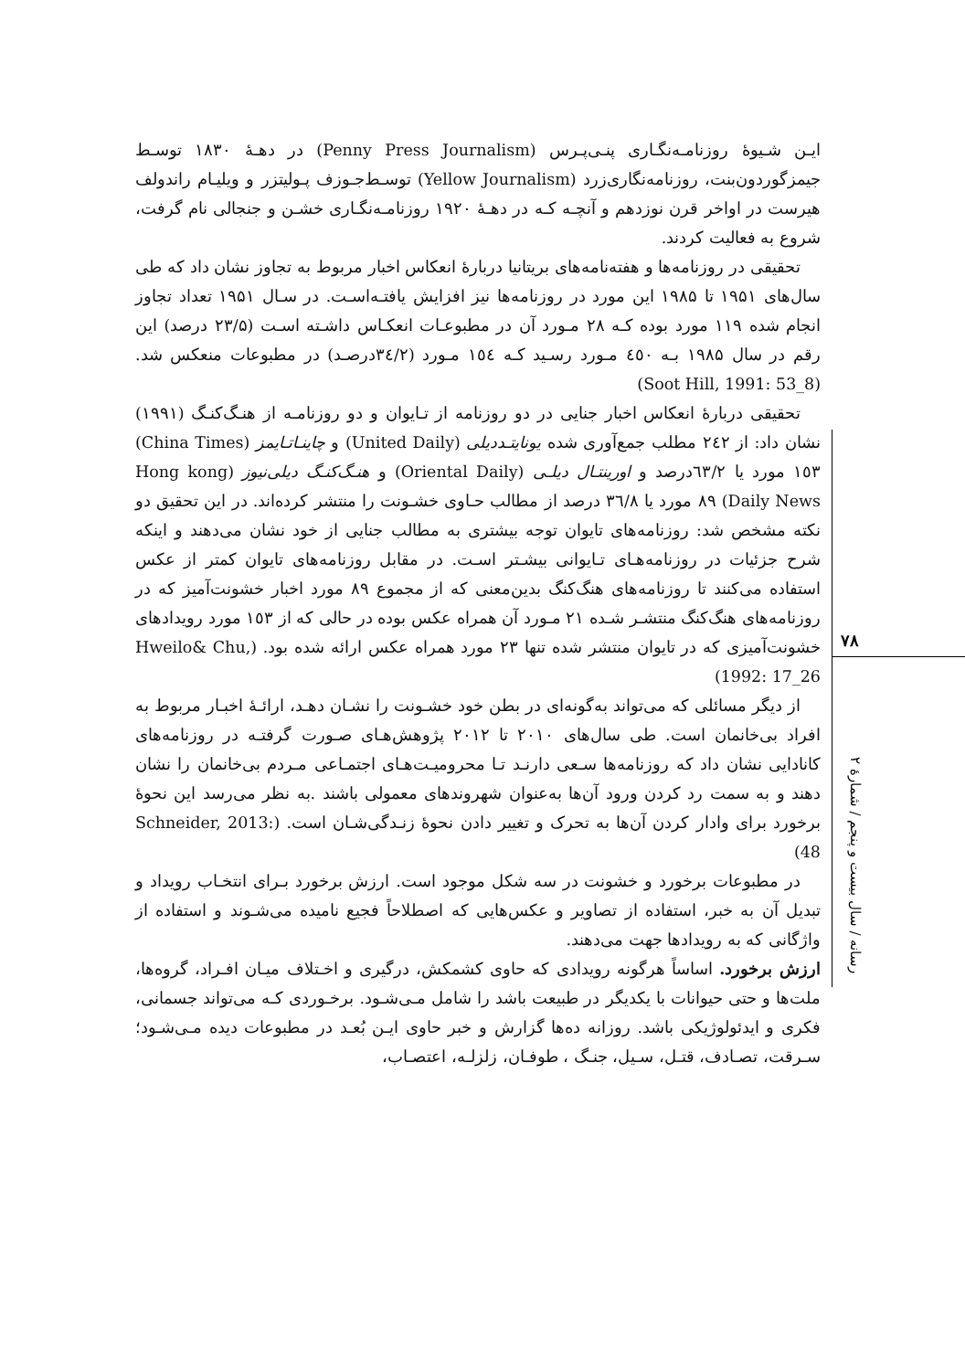ایـن شـیوۀ روزنامـه‌نگـاری پنـی‌پـرس (Penny Press Journalism) در دهـۀ ۱۸۳۰ توسـط جیمزگوردون‌بنت، روزنامه‌نگاری‌زرد (Yellow Journalism) توسـط‌جـوزف پـولیتزر و ویلیـام راندولف هیرست در اواخر قرن نوزدهم و آنچـه کـه در دهـۀ ۱۹۲۰ روزنامـه‌نگـاری خشـن و جنجالی نام گرفت، شروع به فعالیت کردند.
تحقیقی در روزنامه‌ها و هفته‌نامه‌های بریتانیا دربارۀ انعکاس اخبار مربوط به تجاوز نشان داد که طی سال‌های ۱۹۵۱ تا ۱۹۸۵ این مورد در روزنامه‌ها نیز افزایش یافتـه‌اسـت. در سـال ۱۹۵۱ تعداد تجاوز انجام شده ۱۱۹ مورد بوده کـه ۲۸ مـورد آن در مطبوعـات انعکـاس داشـته اسـت (۲۳/۵ درصد) این رقم در سال ۱۹۸۵ بـه ٤٥٠ مـورد رسـید کـه ۱٥٤ مـورد (۳٤/۲درصـد) در مطبوعات منعکس شد. (Soot Hill, 1991: 53_8)
تحقیقی دربارۀ انعکاس اخبار جنایی در دو روزنامه از تـایوان و دو روزنامـه از هنـگ‌کنـگ (۱۹۹۱) نشان داد: از ۲٤۲ مطلب جمع‌آوری شده یونایتـددیلی (United Daily) و چاینـاتـایمز (China Times) ۱٥۳ مورد یا ٦۳/۲درصد و اورینتـال دیلـی (Oriental Daily) و هنـگ‌کنـگ دیلی‌نیوز (Hong kong Daily News) ۸۹ مورد یا ۳٦/۸ درصد از مطالب حـاوی خشـونت را منتشر کرده‌اند. در این تحقیق دو نکته مشخص شد: روزنامه‌های تایوان توجه بیشتری به مطالب جنایی از خود نشان می‌دهند و اینکه شرح جزئیات در روزنامه‌هـای تـایوانی بیشـتر اسـت. در مقابل روزنامه‌های تایوان کمتر از عکس استفاده می‌کنند تا روزنامه‌های هنگ‌کنگ بدین‌معنی که از مجموع ۸۹ مورد اخبار خشونت‌آمیز که در روزنامه‌های هنگ‌کنگ منتشـر شـده ۲۱ مـورد آن همراه عکس بوده در حالی که از ۱٥۳ مورد رویدادهای خشونت‌آمیزی که در تایوان منتشر شده تنها ۲۳ مورد همراه عکس ارائه شده بود. (Hweilo& Chu, 1992: 17_26)
از دیگر مسائلی که می‌تواند به‌گونه‌ای در بطن خود خشـونت را نشـان دهـد، ارائـۀ اخبـار مربوط به افراد بی‌خانمان است. طی سال‌های ۲۰۱۰ تا ۲۰۱۲ پژوهش‌هـای صـورت گرفتـه در روزنامه‌های کانادایی نشان داد که روزنامه‌ها سـعی دارنـد تـا محرومیـت‌هـای اجتمـاعی مـردم بی‌خانمان را نشان دهند و به سمت رد کردن ورود آن‌ها به‌عنوان شهروندهای معمولی باشند .به نظر می‌رسد این نحوۀ برخورد برای وادار کردن آن‌ها به تحرک و تغییر دادن نحوۀ زنـدگی‌شـان است. (Schneider, 2013: 48)
در مطبوعات برخورد و خشونت در سه شکل موجود است. ارزش برخورد بـرای انتخـاب رویداد و تبدیل آن به خبر، استفاده از تصاویر و عکس‌هایی که اصطلاحاً فجیع نامیده می‌شـوند و استفاده از واژگانی که به رویدادها جهت می‌دهند.
ارزش برخورد. اساساً هرگونه رویدادی که حاوی کشمکش، درگیری و اخـتلاف میـان افـراد، گروه‌ها، ملت‌ها و حتی حیوانات با یکدیگر در طبیعت باشد را شامل مـی‌شـود. برخـوردی کـه می‌تواند جسمانی، فکری و ایدئولوژیکی باشد. روزانه ده‌ها گزارش و خبر حاوی ایـن بُعـد در مطبوعات دیده مـی‌شـود؛ سـرقت، تصـادف، قتـل، سـیل، جنـگ ، طوفـان، زلزلـه، اعتصـاب،
۷۸
رسانه / سال بیست و پنجم / شمارۀ ۲